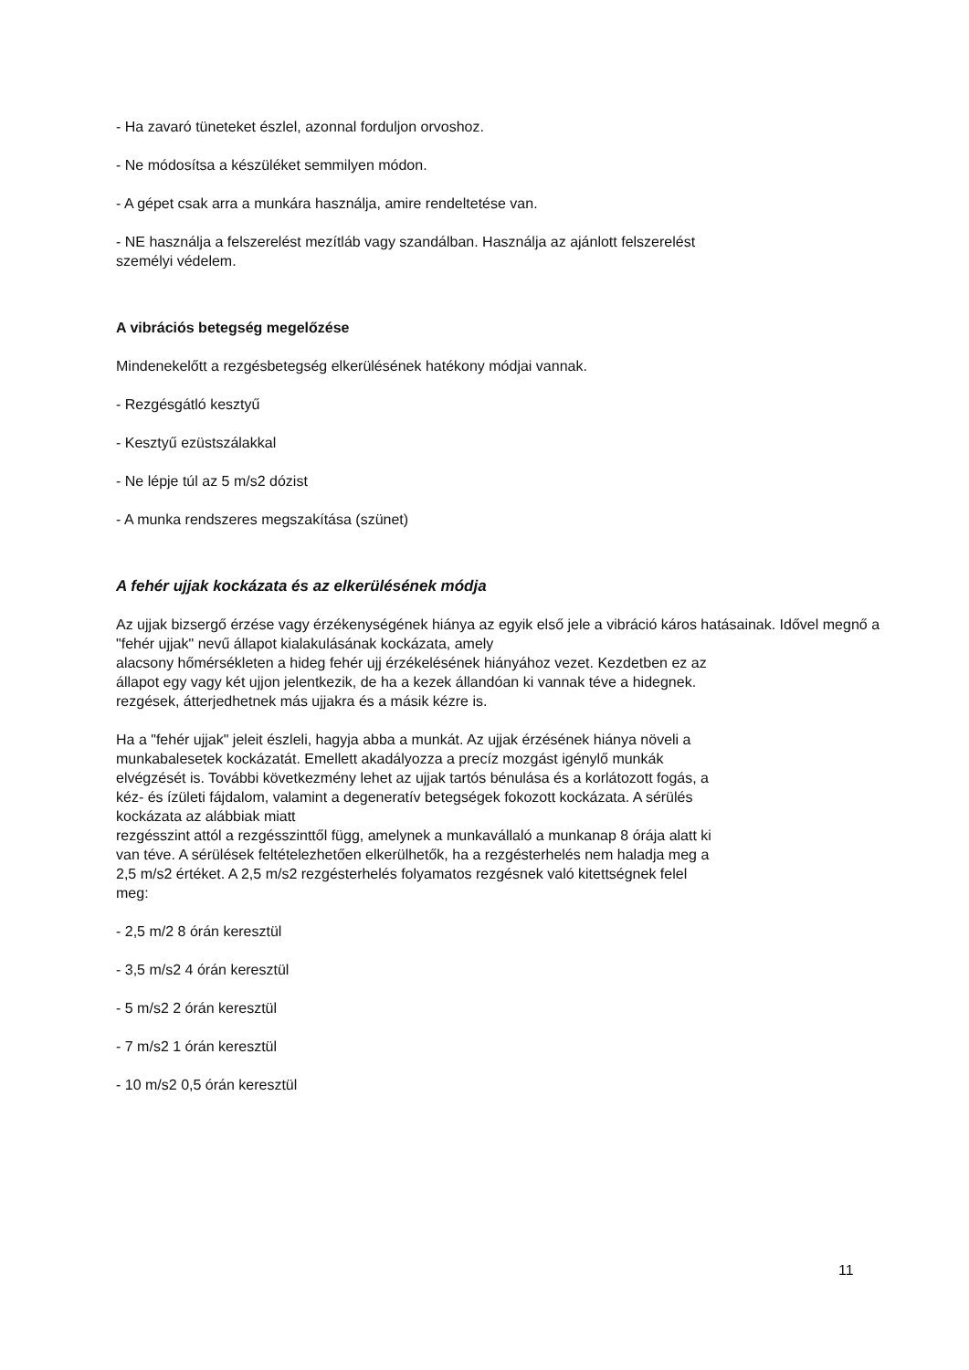- Ha zavaró tüneteket észlel, azonnal forduljon orvoshoz.
- Ne módosítsa a készüléket semmilyen módon.
- A gépet csak arra a munkára használja, amire rendeltetése van.
- NE használja a felszerelést mezítláb vagy szandálban. Használja az ajánlott felszerelést
személyi védelem.
A vibrációs betegség megelőzése
Mindenekelőtt a rezgésbetegség elkerülésének hatékony módjai vannak.
- Rezgésgátló kesztyű
- Kesztyű ezüstszálakkal
- Ne lépje túl az 5 m/s2 dózist
- A munka rendszeres megszakítása (szünet)
A fehér ujjak kockázata és az elkerülésének módja
Az ujjak bizsergő érzése vagy érzékenységének hiánya az egyik első jele a vibráció káros hatásainak. Idővel megnő a "fehér ujjak" nevű állapot kialakulásának kockázata, amely
alacsony hőmérsékleten a hideg fehér ujj érzékelésének hiányához vezet. Kezdetben ez az
állapot egy vagy két ujjon jelentkezik, de ha a kezek állandóan ki vannak téve a hidegnek.
rezgések, átterjedhetnek más ujjakra és a másik kézre is.
Ha a "fehér ujjak" jeleit észleli, hagyja abba a munkát. Az ujjak érzésének hiánya növeli a
munkabalesetek kockázatát. Emellett akadályozza a precíz mozgást igénylő munkák
elvégzését is. További következmény lehet az ujjak tartós bénulása és a korlátozott fogás, a
kéz- és ízületi fájdalom, valamint a degeneratív betegségek fokozott kockázata. A sérülés
kockázata az alábbiak miatt
rezgésszint attól a rezgésszinttől függ, amelynek a munkavállaló a munkanap 8 órája alatt ki
van téve. A sérülések feltételezhetően elkerülhetők, ha a rezgésterhelés nem haladja meg a
2,5 m/s2 értéket. A 2,5 m/s2 rezgésterhelés folyamatos rezgésnek való kitettségnek felel
meg:
- 2,5 m/2 8 órán keresztül
- 3,5 m/s2 4 órán keresztül
- 5 m/s2 2 órán keresztül
- 7 m/s2 1 órán keresztül
- 10 m/s2 0,5 órán keresztül
11